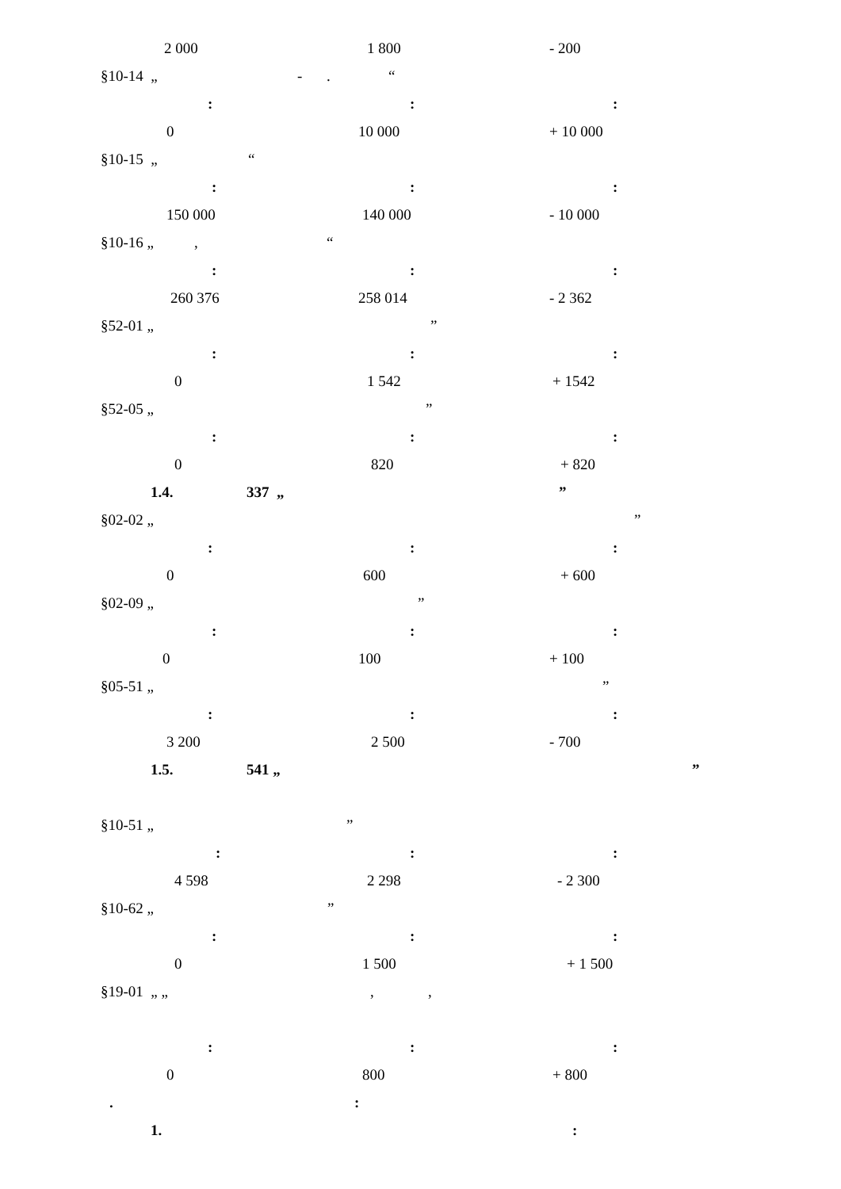2 000 1 800 - 200
§10-14 „ -. “
:::
0 10 000 + 10 000
§10-15 „ “
:::
150 000 140 000 - 10 000
§10-16 „, “
:::
260 376 258 014 - 2 362
§52-01 „”
:::
0 1 542 + 1542
§52-05 „”
:::
0 820 + 820
1.4. 337 „”
§02-02 „”
:::
0 600 + 600
§02-09 „”
:::
0 100 + 100
§05-51 „”
:::
3 200 2 500 - 700
1.5. 541 „”
§10-51 „”
:::
4 598 2 298 - 2 300
§10-62 „”
:::
0 1 500 + 1 500
§19-01 „ „,,
:::
0 800 + 800
.:
1.: